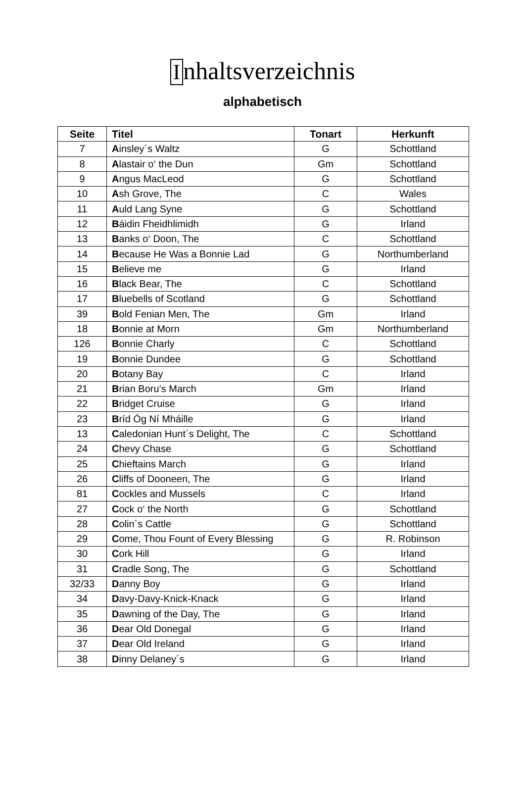Inhaltsverzeichnis
alphabetisch
| Seite | Titel | Tonart | Herkunft |
| --- | --- | --- | --- |
| 7 | A insley´s Waltz | G | Schottland |
| 8 | A lastair o‘ the Dun | Gm | Schottland |
| 9 | A ngus MacLeod | G | Schottland |
| 10 | A sh Grove, The | C | Wales |
| 11 | A uld Lang Syne | G | Schottland |
| 12 | B áidin Fheidhlimidh | G | Irland |
| 13 | B anks o‘ Doon, The | C | Schottland |
| 14 | B ecause He Was a Bonnie Lad | G | Northumberland |
| 15 | B elieve me | G | Irland |
| 16 | B lack Bear, The | C | Schottland |
| 17 | B luebells of Scotland | G | Schottland |
| 39 | B old Fenian Men, The | Gm | Irland |
| 18 | B onnie at Morn | Gm | Northumberland |
| 126 | B onnie Charly | C | Schottland |
| 19 | B onnie Dundee | G | Schottland |
| 20 | B otany Bay | C | Irland |
| 21 | B rian Boru’s March | Gm | Irland |
| 22 | B ridget Cruise | G | Irland |
| 23 | B ríd Óg Ní Mháille | G | Irland |
| 13 | C aledonian Hunt´s Delight, The | C | Schottland |
| 24 | C hevy Chase | G | Schottland |
| 25 | C hieftains March | G | Irland |
| 26 | C liffs of Dooneen, The | G | Irland |
| 81 | C ockles and Mussels | C | Irland |
| 27 | C ock o‘ the North | G | Schottland |
| 28 | C olin´s Cattle | G | Schottland |
| 29 | C ome, Thou Fount of Every Blessing | G | R. Robinson |
| 30 | C ork Hill | G | Irland |
| 31 | C radle Song, The | G | Schottland |
| 32/33 | D anny Boy | G | Irland |
| 34 | D avy-Davy-Knick-Knack | G | Irland |
| 35 | D awning of the Day, The | G | Irland |
| 36 | D ear Old Donegal | G | Irland |
| 37 | D ear Old Ireland | G | Irland |
| 38 | D inny Delaney´s | G | Irland |